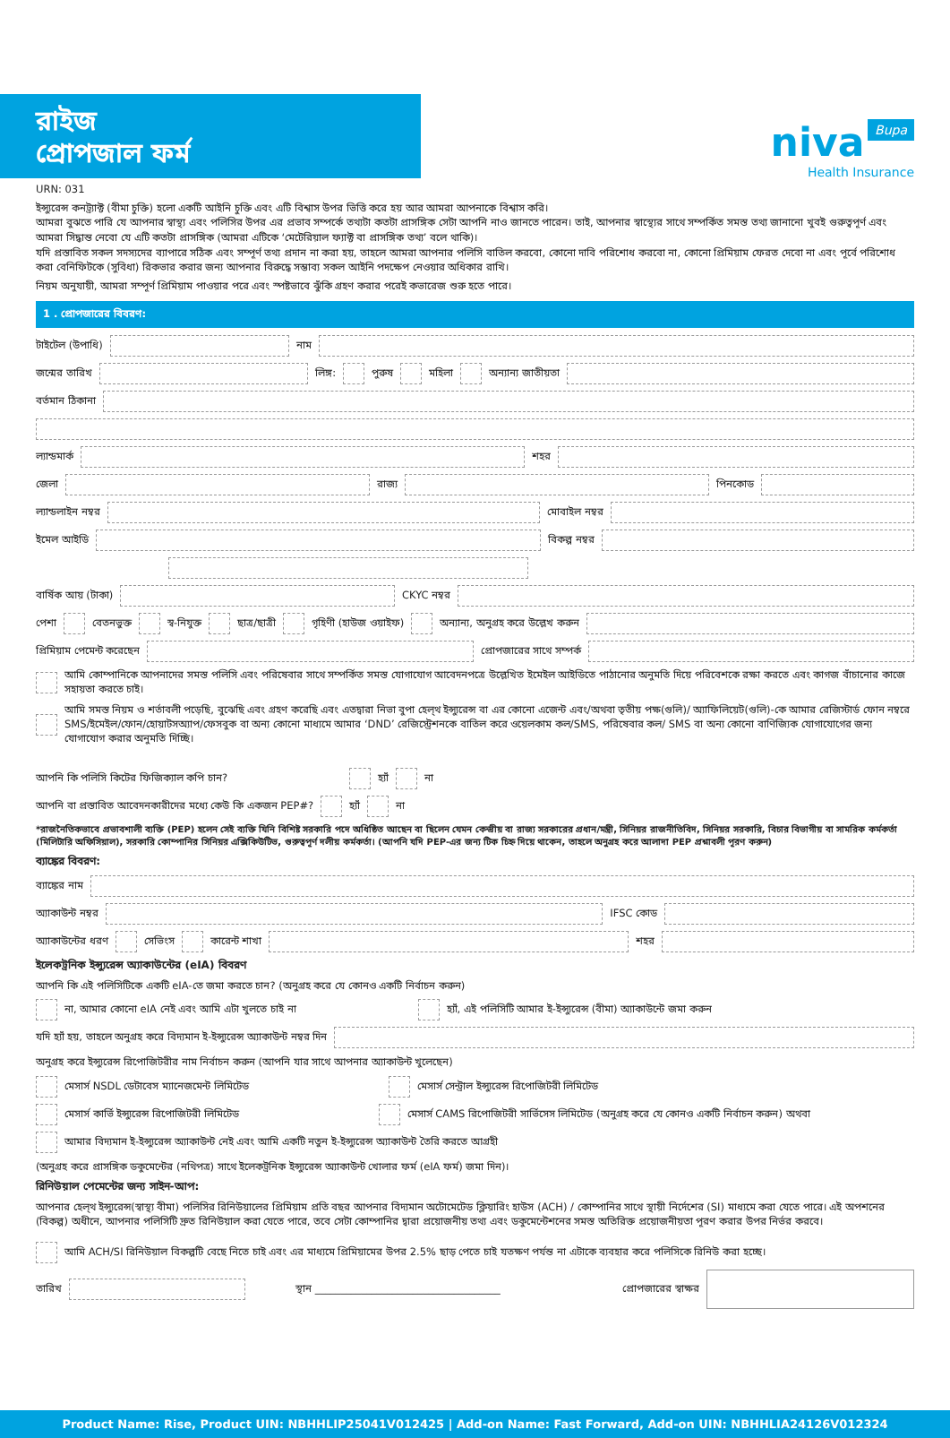niva Bupa
Health Insurance
রাইজ
প্রোপজাল ফর্ম
URN: 031
ইন্স্যুরেন্স কনট্র্যাক্ট (বীমা চুক্তি) হলো একটি আইনি চুক্তি এবং এটি বিশ্বাস উপর ভিত্তি করে হয় আর আমরা আপনাকে বিশ্বাস করি।
আমরা বুঝতে পারি যে আপনার স্বাস্থ্য এবং পলিসির উপর এর প্রভাব সম্পর্কে তথ্যটা কতটা প্রাসঙ্গিক সেটা আপনি নাও জানতে পারেন। তাই, আপনার স্বাস্থ্যের সাথে সম্পর্কিত সমস্ত তথ্য জানানো খুবই গুরুত্বপূর্ণ এবং আমরা সিদ্ধান্ত নেবো যে এটি কতটা প্রাসঙ্গিক (আমরা এটিকে ‘মেটেরিয়াল ফ্যাক্ট বা প্রাসঙ্গিক তথ্য’ বলে থাকি)।
যদি প্রস্তাবিত সকল সদস্যদের ব্যাপারে সঠিক এবং সম্পূর্ণ তথ্য প্রদান না করা হয়, তাহলে আমরা আপনার পলিসি বাতিল করবো, কোনো দাবি পরিশোধ করবো না, কোনো প্রিমিয়াম ফেরত দেবো না এবং পূর্বে পরিশোধ করা বেনিফিটকে (সুবিধা) রিকভার করার জন্য আপনার বিরুদ্ধে সম্ভাব্য সকল আইনি পদক্ষেপ নেওয়ার অধিকার রাখি।
নিয়ম অনুযায়ী, আমরা সম্পূর্ণ প্রিমিয়াম পাওয়ার পরে এবং স্পষ্টভাবে ঝুঁকি গ্রহণ করার পরেই কভারেজ শুরু হতে পারে।
1 . প্রোপজারের বিবরণ:
টাইটেল (উপাধি) নাম
জন্মের তারিখ লিঙ্গ: পুরুষ মহিলা অন্যান্য জাতীয়তা
বর্তমান ঠিকানা
ল্যান্ডমার্ক শহর
জেলা রাজ্য পিনকোড
ল্যান্ডলাইন নম্বর মোবাইল নম্বর
ইমেল আইডি বিকল্প নম্বর
বার্ষিক আয় (টাকা) CKYC নম্বর
পেশা বেতনভুক্ত স্ব-নিযুক্ত ছাত্র/ছাত্রী গৃহিণী (হাউজ ওয়াইফ) অন্যান্য, অনুগ্রহ করে উল্লেখ করুন
প্রিমিয়াম পেমেন্ট করেছেন প্রোপজারের সাথে সম্পর্ক
আমি কোম্পানিকে আপনাদের সমস্ত পলিসি এবং পরিষেবার সাথে সম্পর্কিত সমস্ত যোগাযোগ আবেদনপত্রে উল্লেখিত ইমেইল আইডিতে পাঠানোর অনুমতি দিয়ে পরিবেশকে রক্ষা করতে এবং কাগজ বাঁচানোর কাজে সহায়তা করতে চাই।
আমি সমস্ত নিয়ম ও শর্তাবলী পড়েছি, বুঝেছি এবং গ্রহণ করেছি এবং এতদ্বারা নিভা বুপা হেল্থ ইন্স্যুরেন্স বা এর কোনো এজেন্ট এবং/অথবা তৃতীয় পক্ষ(গুলি)/ অ্যাফিলিয়েট(গুলি)-কে আমার রেজিস্টার্ড ফোন নম্বরে SMS/ইমেইল/ফোন/হোয়াটসঅ্যাপ/ফেসবুক বা অন্য কোনো মাধ্যমে আমার ‘DND’ রেজিস্ট্রেশনকে বাতিল করে ওয়েলকাম কল/SMS, পরিষেবার কল/ SMS বা অন্য কোনো বাণিজ্যিক যোগাযোগের জন্য যোগাযোগ করার অনুমতি দিচ্ছি।
আপনি কি পলিসি কিটের ফিজিক্যাল কপি চান? হ্যাঁ না
আপনি বা প্রস্তাবিত আবেদনকারীদের মধ্যে কেউ কি একজন PEP#? হ্যাঁ না
*রাজনৈতিকভাবে প্রভাবশালী ব্যক্তি (PEP) হলেন সেই ব্যক্তি যিনি বিশিষ্ট সরকারি পদে অধিষ্ঠিত আছেন বা ছিলেন যেমন কেন্দ্রীয় বা রাজ্য সরকারের প্রধান/মন্ত্রী, সিনিয়র রাজনীতিবিদ, সিনিয়র সরকারি, বিচার বিভাগীয় বা সামরিক কর্মকর্তা (মিলিটারি অফিসিয়াল), সরকারি কোম্পানির সিনিয়র এক্সিকিউটিভ, গুরুত্বপূর্ণ দলীয় কর্মকর্তা। (আপনি যদি PEP-এর জন্য টিক চিহ্ন দিয়ে থাকেন, তাহলে অনুগ্রহ করে আলাদা PEP প্রশ্নাবলী পূরণ করুন)
ব্যাঙ্কের বিবরণ:
ব্যাঙ্কের নাম
অ্যাকাউন্ট নম্বর IFSC কোড
অ্যাকাউন্টের ধরণ সেভিংস কারেন্ট শাখা শহর
ইলেকট্রনিক ইন্স্যুরেন্স অ্যাকাউন্টের (eIA) বিবরণ
আপনি কি এই পলিসিটিকে একটি eIA-তে জমা করতে চান? (অনুগ্রহ করে যে কোনও একটি নির্বাচন করুন)
না, আমার কোনো eIA নেই এবং আমি এটা খুলতে চাই না হ্যাঁ, এই পলিসিটি আমার ই-ইন্স্যুরেন্স (বীমা) অ্যাকাউন্টে জমা করুন
যদি হ্যাঁ হয়, তাহলে অনুগ্রহ করে বিদ্যমান ই-ইন্স্যুরেন্স অ্যাকাউন্ট নম্বর দিন
অনুগ্রহ করে ইন্স্যুরেন্স রিপোজিটরীর নাম নির্বাচন করুন (আপনি যার সাথে আপনার অ্যাকাউন্ট খুলেছেন)
মেসার্স NSDL ডেটাবেস ম্যানেজমেন্ট লিমিটেড মেসার্স সেন্ট্রাল ইন্স্যুরেন্স রিপোজিটরী লিমিটেড
মেসার্স কার্ভি ইন্স্যুরেন্স রিপোজিটরী লিমিটেড মেসার্স CAMS রিপোজিটরী সার্ভিসেস লিমিটেড (অনুগ্রহ করে যে কোনও একটি নির্বাচন করুন) অথবা
আমার বিদ্যমান ই-ইন্স্যুরেন্স অ্যাকাউন্ট নেই এবং আমি একটি নতুন ই-ইন্স্যুরেন্স অ্যাকাউন্ট তৈরি করতে আগ্রহী
(অনুগ্রহ করে প্রাসঙ্গিক ডকুমেন্টের (নথিপত্র) সাথে ইলেকট্রনিক ইন্স্যুরেন্স অ্যাকাউন্ট খোলার ফর্ম (eIA ফর্ম) জমা দিন)।
রিনিউয়াল পেমেন্টের জন্য সাইন-আপ:
আপনার হেল্থ ইন্স্যুরেন্স(স্বাস্থ্য বীমা) পলিসির রিনিউয়ালের প্রিমিয়াম প্রতি বছর আপনার বিদ্যমান অটোমেটেড ক্লিয়ারিং হাউস (ACH) / কোম্পানির সাথে স্থায়ী নির্দেশের (SI) মাধ্যমে করা যেতে পারে। এই অপশনের (বিকল্প) অধীনে, আপনার পলিসিটি দ্রুত রিনিউয়াল করা যেতে পারে, তবে সেটা কোম্পানির দ্বারা প্রয়োজনীয় তথ্য এবং ডকুমেন্টেশনের সমস্ত অতিরিক্ত প্রয়োজনীয়তা পূরণ করার উপর নির্ভর করবে।
আমি ACH/SI রিনিউয়াল বিকল্পটি বেছে নিতে চাই এবং এর মাধ্যমে প্রিমিয়ামের উপর 2.5% ছাড় পেতে চাই যতক্ষণ পর্যন্ত না এটাকে ব্যবহার করে পলিসিকে রিনিউ করা হচ্ছে।
তারিখ স্থান ____________________________________ প্রোপজারের স্বাক্ষর
Product Name: Rise, Product UIN: NBHHLIP25041V012425 | Add-on Name: Fast Forward, Add-on UIN: NBHHLIA24126V012324